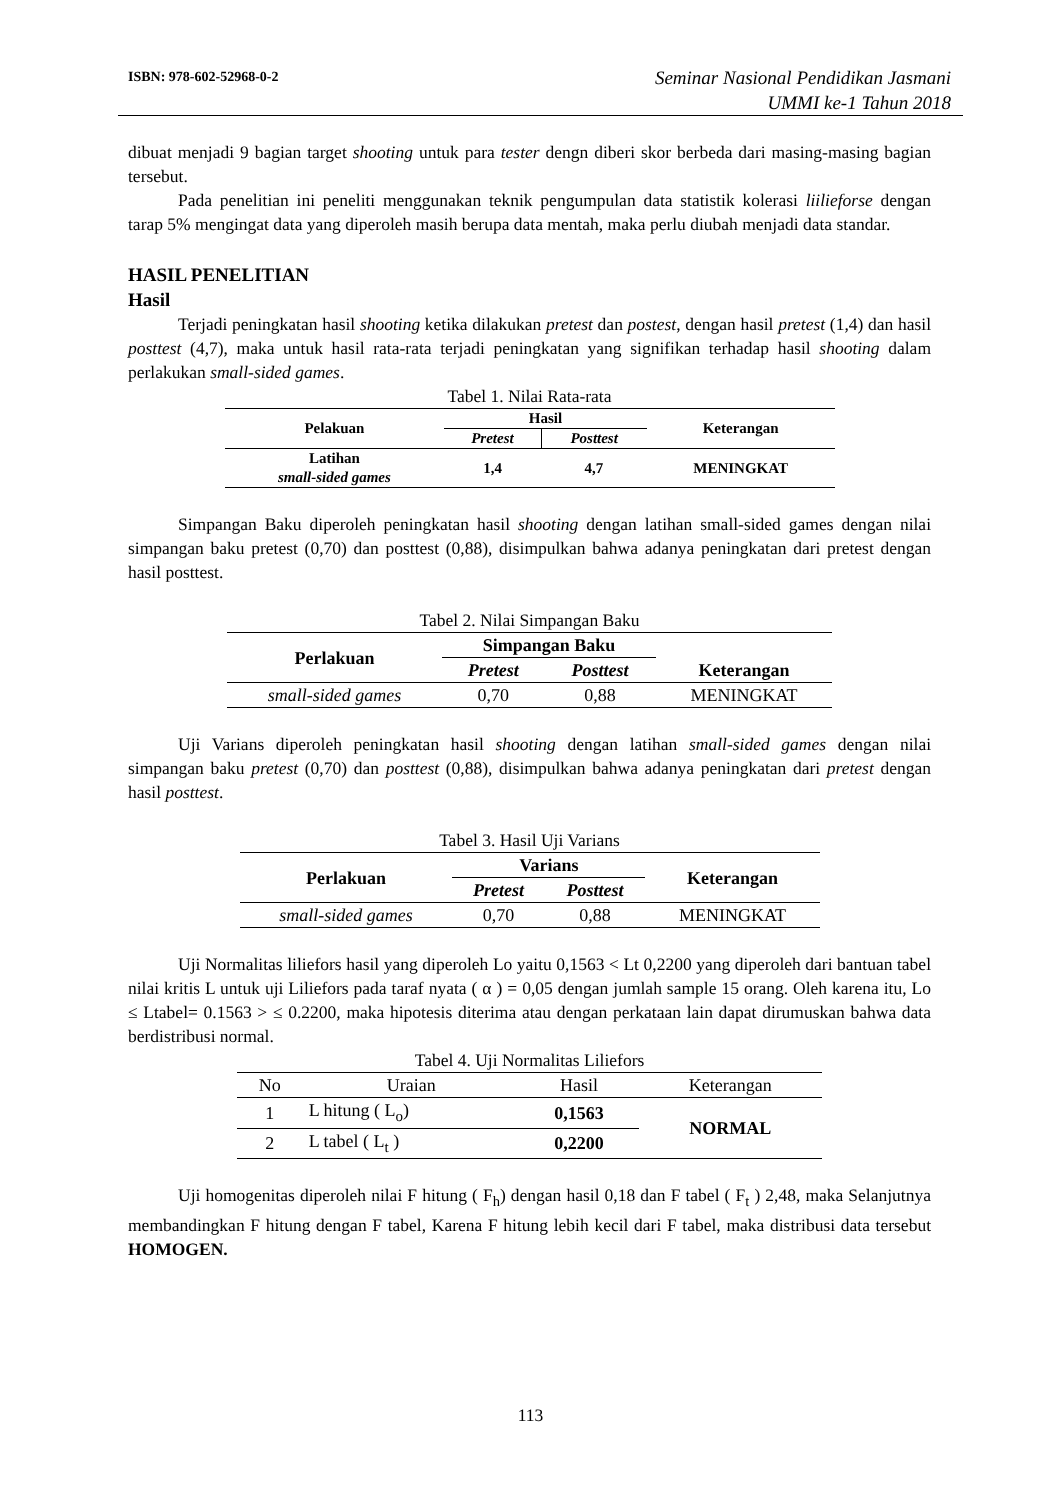ISBN: 978-602-52968-0-2 Seminar Nasional Pendidikan Jasmani
UMMI ke-1 Tahun 2018
dibuat menjadi 9 bagian target shooting untuk para tester dengn diberi skor berbeda dari masing-masing bagian tersebut.
Pada penelitian ini peneliti menggunakan teknik pengumpulan data statistik kolerasi liilieforse dengan tarap 5% mengingat data yang diperoleh masih berupa data mentah, maka perlu diubah menjadi data standar.
HASIL PENELITIAN
Hasil
Terjadi peningkatan hasil shooting ketika dilakukan pretest dan postest, dengan hasil pretest (1,4) dan hasil posttest (4,7), maka untuk hasil rata-rata terjadi peningkatan yang signifikan terhadap hasil shooting dalam perlakukan small-sided games.
Tabel 1. Nilai Rata-rata
| Pelakuan | Hasil | | Keterangan |
| --- | --- | --- | --- |
| | Pretest | Posttest | |
| Latihan small-sided games | 1,4 | 4,7 | MENINGKAT |
Simpangan Baku diperoleh peningkatan hasil shooting dengan latihan small-sided games dengan nilai simpangan baku pretest (0,70) dan posttest (0,88), disimpulkan bahwa adanya peningkatan dari pretest dengan hasil posttest.
Tabel 2. Nilai Simpangan Baku
| Perlakuan | Simpangan Baku | | Keterangan |
| --- | --- | --- | --- |
| | Pretest | Posttest | |
| small-sided games | 0,70 | 0,88 | MENINGKAT |
Uji Varians diperoleh peningkatan hasil shooting dengan latihan small-sided games dengan nilai simpangan baku pretest (0,70) dan posttest (0,88), disimpulkan bahwa adanya peningkatan dari pretest dengan hasil posttest.
Tabel 3. Hasil Uji Varians
| Perlakuan | Varians | | Keterangan |
| --- | --- | --- | --- |
| | Pretest | Posttest | |
| small-sided games | 0,70 | 0,88 | MENINGKAT |
Uji Normalitas liliefors hasil yang diperoleh Lo yaitu 0,1563 < Lt 0,2200 yang diperoleh dari bantuan tabel nilai kritis L untuk uji Liliefors pada taraf nyata ( α ) = 0,05 dengan jumlah sample 15 orang. Oleh karena itu, Lo ≤ Ltabel= 0.1563 > ≤ 0.2200, maka hipotesis diterima atau dengan perkataan lain dapat dirumuskan bahwa data berdistribusi normal.
Tabel 4. Uji Normalitas Liliefors
| No | Uraian | Hasil | Keterangan |
| 1 | L hitung ( L<sub>o</sub>) | 0,1563 | NORMAL |
| 2 | L tabel ( L<sub>t</sub> ) | 0,2200 | |
Uji homogenitas diperoleh nilai F hitung ( F<sub>h</sub>) dengan hasil 0,18 dan F tabel ( F<sub>t</sub> ) 2,48, maka Selanjutnya membandingkan F hitung dengan F tabel, Karena F hitung lebih kecil dari F tabel, maka distribusi data tersebut HOMOGEN.
113